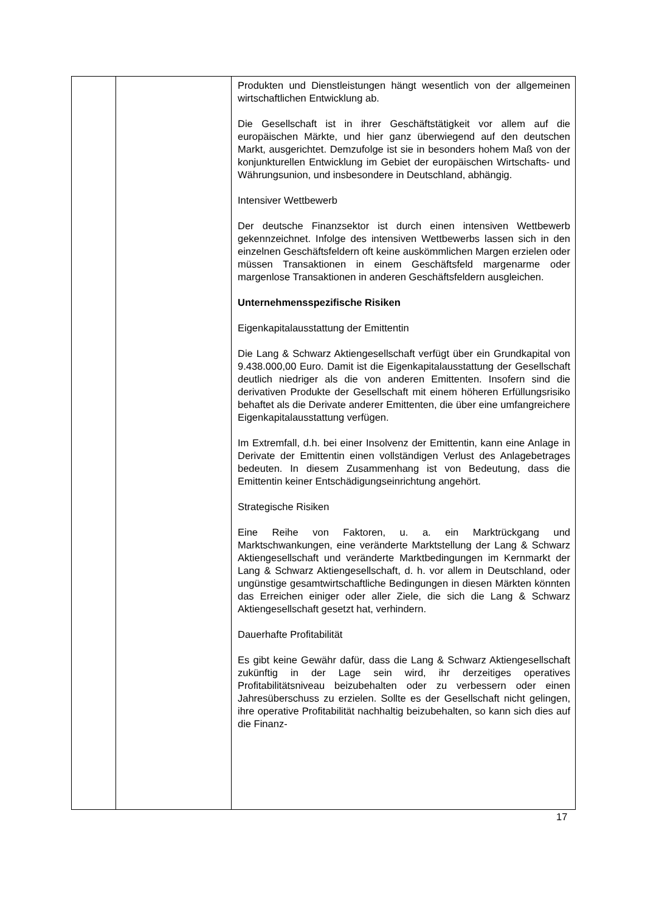| | | Produkten und Dienstleistungen hängt wesentlich von der allgemeinen wirtschaftlichen Entwicklung ab. Die Gesellschaft ist in ihrer Geschäftstätigkeit vor allem auf die europäischen Märkte, und hier ganz überwiegend auf den deutschen Markt, ausgerichtet. Demzufolge ist sie in besonders hohem Maß von der konjunkturellen Entwicklung im Gebiet der europäischen Wirtschafts- und Währungsunion, und insbesondere in Deutschland, abhängig. Intensiver Wettbewerb Der deutsche Finanzsektor ist durch einen intensiven Wettbewerb gekennzeichnet. Infolge des intensiven Wettbewerbs lassen sich in den einzelnen Geschäftsfeldern oft keine auskömmlichen Margen erzielen oder müssen Transaktionen in einem Geschäftsfeld margenarme oder margenlose Transaktionen in anderen Geschäftsfeldern ausgleichen. Unternehmensspezifische Risiken Eigenkapitalausstattung der Emittentin Die Lang & Schwarz Aktiengesellschaft verfügt über ein Grundkapital von 9.438.000,00 Euro. Damit ist die Eigenkapitalausstattung der Gesellschaft deutlich niedriger als die von anderen Emittenten. Insofern sind die derivativen Produkte der Gesellschaft mit einem höheren Erfüllungsrisiko behaftet als die Derivate anderer Emittenten, die über eine umfangreichere Eigenkapitalausstattung verfügen. Im Extremfall, d.h. bei einer Insolvenz der Emittentin, kann eine Anlage in Derivate der Emittentin einen vollständigen Verlust des Anlagebetrages bedeuten. In diesem Zusammenhang ist von Bedeutung, dass die Emittentin keiner Entschädigungseinrichtung angehört. Strategische Risiken Eine Reihe von Faktoren, u. a. ein Marktrückgang und Marktschwankungen, eine veränderte Marktstellung der Lang & Schwarz Aktiengesellschaft und veränderte Marktbedingungen im Kernmarkt der Lang & Schwarz Aktiengesellschaft, d. h. vor allem in Deutschland, oder ungünstige gesamtwirtschaftliche Bedingungen in diesen Märkten könnten das Erreichen einiger oder aller Ziele, die sich die Lang & Schwarz Aktiengesellschaft gesetzt hat, verhindern. Dauerhafte Profitabilität Es gibt keine Gewähr dafür, dass die Lang & Schwarz Aktiengesellschaft zukünftig in der Lage sein wird, ihr derzeitiges operatives Profitabilitätsniveau beizubehalten oder zu verbessern oder einen Jahresüberschuss zu erzielen. Sollte es der Gesellschaft nicht gelingen, ihre operative Profitabilität nachhaltig beizubehalten, so kann sich dies auf die Finanz- |
17